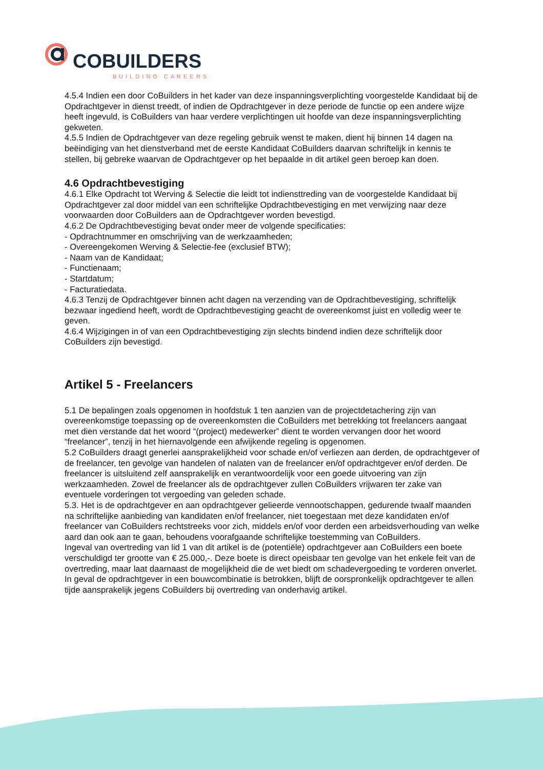COBUILDERS
BUILDING CAREERS
4.5.4 Indien een door CoBuilders in het kader van deze inspanningsverplichting voorgestelde Kandidaat bij de Opdrachtgever in dienst treedt, of indien de Opdrachtgever in deze periode de functie op een andere wijze heeft ingevuld, is CoBuilders van haar verdere verplichtingen uit hoofde van deze inspanningsverplichting gekweten.
4.5.5 Indien de Opdrachtgever van deze regeling gebruik wenst te maken, dient hij binnen 14 dagen na beëindiging van het dienstverband met de eerste Kandidaat CoBuilders daarvan schriftelijk in kennis te stellen, bij gebreke waarvan de Opdrachtgever op het bepaalde in dit artikel geen beroep kan doen.
4.6 Opdrachtbevestiging
4.6.1 Elke Opdracht tot Werving & Selectie die leidt tot indiensttreding van de voorgestelde Kandidaat bij Opdrachtgever zal door middel van een schriftelijke Opdrachtbevestiging en met verwijzing naar deze voorwaarden door CoBuilders aan de Opdrachtgever worden bevestigd.
4.6.2 De Opdrachtbevestiging bevat onder meer de volgende specificaties:
- Opdrachtnummer en omschrijving van de werkzaamheden;
- Overeengekomen Werving & Selectie-fee (exclusief BTW);
- Naam van de Kandidaat;
- Functienaam;
- Startdatum;
- Facturatiedata.
4.6.3 Tenzij de Opdrachtgever binnen acht dagen na verzending van de Opdrachtbevestiging, schriftelijk bezwaar ingediend heeft, wordt de Opdrachtbevestiging geacht de overeenkomst juist en volledig weer te geven.
4.6.4 Wijzigingen in of van een Opdrachtbevestiging zijn slechts bindend indien deze schriftelijk door CoBuilders zijn bevestigd.
Artikel 5 - Freelancers
5.1 De bepalingen zoals opgenomen in hoofdstuk 1 ten aanzien van de projectdetachering zijn van overeenkomstige toepassing op de overeenkomsten die CoBuilders met betrekking tot freelancers aangaat met dien verstande dat het woord “(project) medewerker” dient te worden vervangen door het woord “freelancer”, tenzij in het hiernavolgende een afwijkende regeling is opgenomen.
5.2 CoBuilders draagt generlei aansprakelijkheid voor schade en/of verliezen aan derden, de opdrachtgever of de freelancer, ten gevolge van handelen of nalaten van de freelancer en/of opdrachtgever en/of derden. De freelancer is uitsluitend zelf aansprakelijk en verantwoordelijk voor een goede uitvoering van zijn werkzaamheden. Zowel de freelancer als de opdrachtgever zullen CoBuilders vrijwaren ter zake van eventuele vorderingen tot vergoeding van geleden schade.
5.3. Het is de opdrachtgever en aan opdrachtgever gelieerde vennootschappen, gedurende twaalf maanden na schriftelijke aanbieding van kandidaten en/of freelancer, niet toegestaan met deze kandidaten en/of freelancer van CoBuilders rechtstreeks voor zich, middels en/of voor derden een arbeidsverhouding van welke aard dan ook aan te gaan, behoudens voorafgaande schriftelijke toestemming van CoBuilders.
Ingeval van overtreding van lid 1 van dit artikel is de (potentiële) opdrachtgever aan CoBuilders een boete verschuldigd ter grootte van € 25.000,-. Deze boete is direct opeisbaar ten gevolge van het enkele feit van de overtreding, maar laat daarnaast de mogelijkheid die de wet biedt om schadevergoeding te vorderen onverlet. In geval de opdrachtgever in een bouwcombinatie is betrokken, blijft de oorspronkelijk opdrachtgever te allen tijde aansprakelijk jegens CoBuilders bij overtreding van onderhavig artikel.